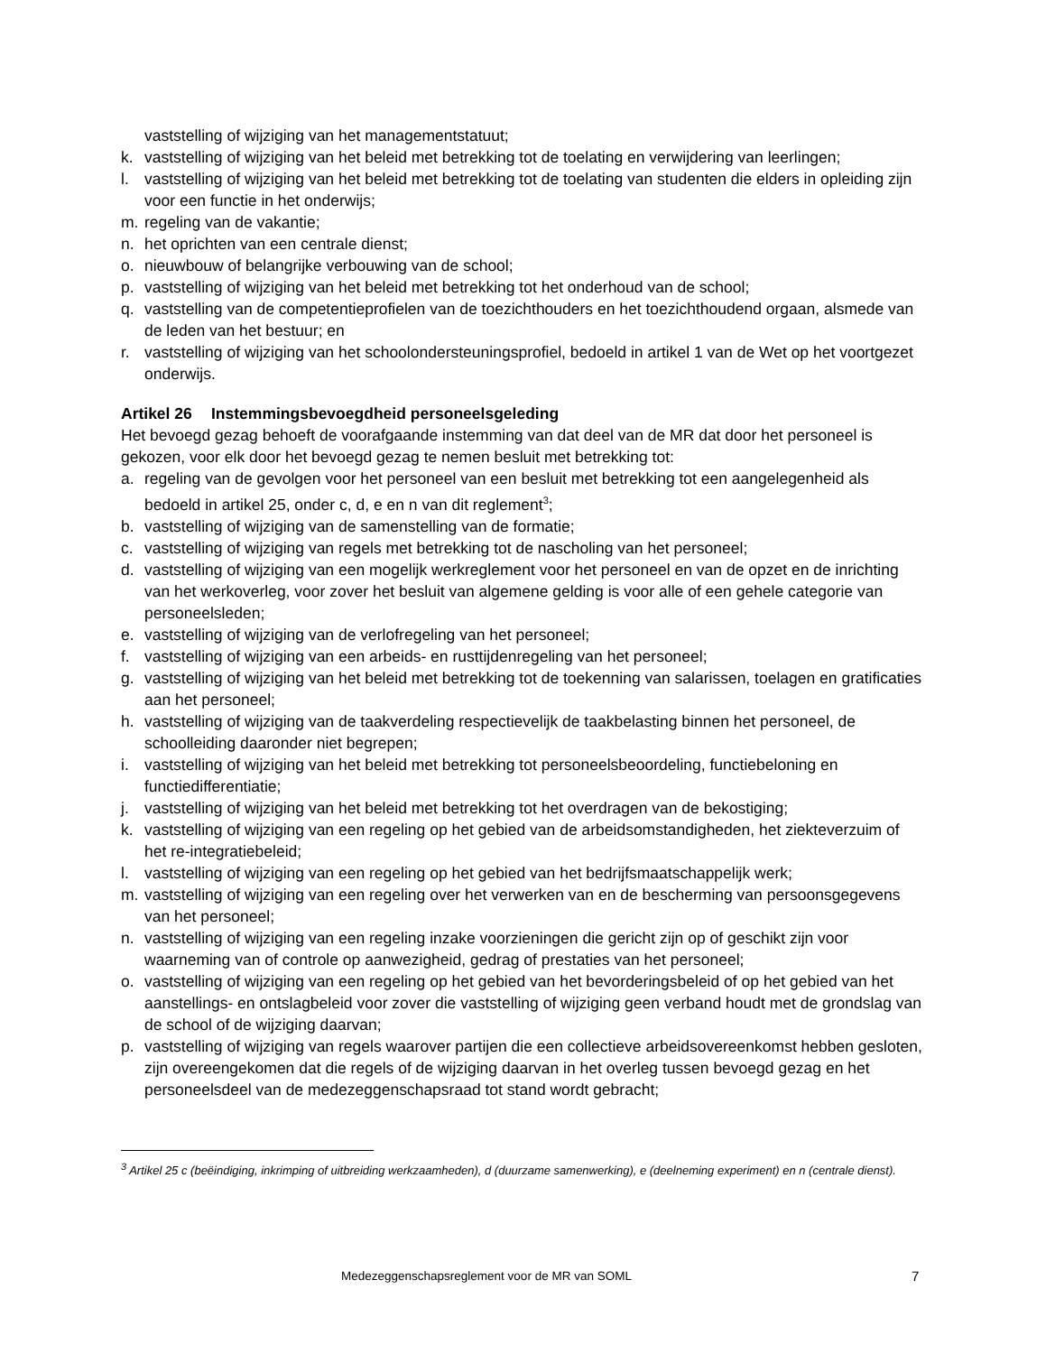vaststelling of wijziging van het managementstatuut;
k. vaststelling of wijziging van het beleid met betrekking tot de toelating en verwijdering van leerlingen;
l. vaststelling of wijziging van het beleid met betrekking tot de toelating van studenten die elders in opleiding zijn voor een functie in het onderwijs;
m. regeling van de vakantie;
n. het oprichten van een centrale dienst;
o. nieuwbouw of belangrijke verbouwing van de school;
p. vaststelling of wijziging van het beleid met betrekking tot het onderhoud van de school;
q. vaststelling van de competentieprofielen van de toezichthouders en het toezichthoudend orgaan, alsmede van de leden van het bestuur; en
r. vaststelling of wijziging van het schoolondersteuningsprofiel, bedoeld in artikel 1 van de Wet op het voortgezet onderwijs.
Artikel 26 Instemmingsbevoegdheid personeelsgeleding
Het bevoegd gezag behoeft de voorafgaande instemming van dat deel van de MR dat door het personeel is gekozen, voor elk door het bevoegd gezag te nemen besluit met betrekking tot:
a. regeling van de gevolgen voor het personeel van een besluit met betrekking tot een aangelegenheid als bedoeld in artikel 25, onder c, d, e en n van dit reglement<sup>3</sup>;
b. vaststelling of wijziging van de samenstelling van de formatie;
c. vaststelling of wijziging van regels met betrekking tot de nascholing van het personeel;
d. vaststelling of wijziging van een mogelijk werkreglement voor het personeel en van de opzet en de inrichting van het werkoverleg, voor zover het besluit van algemene gelding is voor alle of een gehele categorie van personeelsleden;
e. vaststelling of wijziging van de verlofregeling van het personeel;
f. vaststelling of wijziging van een arbeids- en rusttijdenregeling van het personeel;
g. vaststelling of wijziging van het beleid met betrekking tot de toekenning van salarissen, toelagen en gratificaties aan het personeel;
h. vaststelling of wijziging van de taakverdeling respectievelijk de taakbelasting binnen het personeel, de schoolleiding daaronder niet begrepen;
i. vaststelling of wijziging van het beleid met betrekking tot personeelsbeoordeling, functiebeloning en functiedifferentiatie;
j. vaststelling of wijziging van het beleid met betrekking tot het overdragen van de bekostiging;
k. vaststelling of wijziging van een regeling op het gebied van de arbeidsomstandigheden, het ziekteverzuim of het re-integratiebeleid;
l. vaststelling of wijziging van een regeling op het gebied van het bedrijfsmaatschappelijk werk;
m. vaststelling of wijziging van een regeling over het verwerken van en de bescherming van persoonsgegevens van het personeel;
n. vaststelling of wijziging van een regeling inzake voorzieningen die gericht zijn op of geschikt zijn voor waarneming van of controle op aanwezigheid, gedrag of prestaties van het personeel;
o. vaststelling of wijziging van een regeling op het gebied van het bevorderingsbeleid of op het gebied van het aanstellings- en ontslagbeleid voor zover die vaststelling of wijziging geen verband houdt met de grondslag van de school of de wijziging daarvan;
p. vaststelling of wijziging van regels waarover partijen die een collectieve arbeidsovereenkomst hebben gesloten, zijn overeengekomen dat die regels of de wijziging daarvan in het overleg tussen bevoegd gezag en het personeelsdeel van de medezeggenschapsraad tot stand wordt gebracht;
<sup>3</sup> Artikel 25 c (beëindiging, inkrimping of uitbreiding werkzaamheden), d (duurzame samenwerking), e (deelneming experiment) en n (centrale dienst).
Medezeggenschapsreglement voor de MR van SOML 7